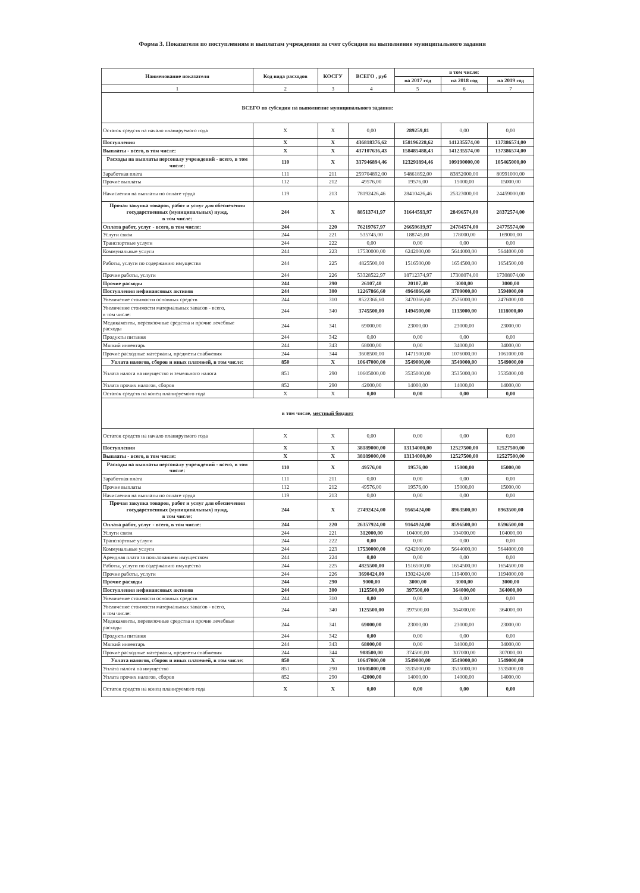Форма 3. Показатели по поступлениям и выплатам учреждения за счет субсидии на выполнение муниципального задания
| Наименование показателя | Код вида расходов | КОСГУ | ВСЕГО , руб | в том числе: | | |
| --- | --- | --- | --- | --- | --- | --- |
| | | | | на 2017 год | на 2018 год | на 2019 год |
| 1 | 2 | 3 | 4 | 5 | 6 | 7 |
| ВСЕГО по субсидии на выполнение муниципального задания: | | | | | | |
| Остаток средств на начало планируемого года | X | X | 0,00 | 289259,81 | 0,00 | 0,00 |
| Поступления | X | X | 436818376,62 | 158196228,62 | 141235574,00 | 137386574,00 |
| Выплаты - всего, в том числе: | X | X | 437107636,43 | 158485488,43 | 141235574,00 | 137386574,00 |
| Расходы на выплаты персоналу учреждений - всего, в том числе: | 110 | X | 337946894,46 | 123291894,46 | 109190000,00 | 105465000,00 |
| Заработная плата | 111 | 211 | 259704892,00 | 94861892,00 | 83852000,00 | 80991000,00 |
| Прочие выплаты | 112 | 212 | 49576,00 | 19576,00 | 15000,00 | 15000,00 |
| Начисления на выплаты по оплате труда | 119 | 213 | 78192426,46 | 28410426,46 | 25323000,00 | 24459000,00 |
| Прочая закупка товаров, работ и услуг для обеспечения государственных (муниципальных) нужд, в том числе: | 244 | X | 88513741,97 | 31644593,97 | 28496574,00 | 28372574,00 |
| Оплата работ, услуг - всего, в том числе: | 244 | 220 | 76219767,97 | 26659619,97 | 24784574,00 | 24775574,00 |
| Услуги связи | 244 | 221 | 535745,00 | 188745,00 | 178000,00 | 169000,00 |
| Транспортные услуги | 244 | 222 | 0,00 | 0,00 | 0,00 | 0,00 |
| Коммунальные услуги | 244 | 223 | 17530000,00 | 6242000,00 | 5644000,00 | 5644000,00 |
| Работы, услуги по содержанию имущества | 244 | 225 | 4825500,00 | 1516500,00 | 1654500,00 | 1654500,00 |
| Прочие работы, услуги | 244 | 226 | 53328522,97 | 18712374,97 | 17308074,00 | 17308074,00 |
| Прочие расходы | 244 | 290 | 26107,40 | 20107,40 | 3000,00 | 3000,00 |
| Поступления нефинансовых активов | 244 | 300 | 12267866,60 | 4964866,60 | 3709000,00 | 3594000,00 |
| Увеличение стоимости основных средств | 244 | 310 | 8522366,60 | 3470366,60 | 2576000,00 | 2476000,00 |
| Увеличение стоимости материальных запасов - всего, в том числе: | 244 | 340 | 3745500,00 | 1494500,00 | 1133000,00 | 1118000,00 |
| Медикаменты, перевязочные средства и прочие лечебные расходы | 244 | 341 | 69000,00 | 23000,00 | 23000,00 | 23000,00 |
| Продукты питания | 244 | 342 | 0,00 | 0,00 | 0,00 | 0,00 |
| Мягкий инвентарь | 244 | 343 | 68000,00 | 0,00 | 34000,00 | 34000,00 |
| Прочие расходные материалы, предметы снабжения | 244 | 344 | 3608500,00 | 1471500,00 | 1076000,00 | 1061000,00 |
| Уплата налогов, сборов и иных платежей, в том числе: | 850 | X | 10647000,00 | 3549000,00 | 3549000,00 | 3549000,00 |
| Уплата налога на имущество и земельного налога | 851 | 290 | 10605000,00 | 3535000,00 | 3535000,00 | 3535000,00 |
| Уплата прочих налогов, сборов | 852 | 290 | 42000,00 | 14000,00 | 14000,00 | 14000,00 |
| Остаток средств на конец планируемого года | X | X | 0,00 | 0,00 | 0,00 | 0,00 |
| в том числе, местный бюджет | | | | | | |
| Остаток средств на начало планируемого года | X | X | 0,00 | 0,00 | 0,00 | 0,00 |
| Поступления | X | X | 38189000,00 | 13134000,00 | 12527500,00 | 12527500,00 |
| Выплаты - всего, в том числе: | X | X | 38189000,00 | 13134000,00 | 12527500,00 | 12527500,00 |
| Расходы на выплаты персоналу учреждений - всего, в том числе: | 110 | X | 49576,00 | 19576,00 | 15000,00 | 15000,00 |
| Заработная плата | 111 | 211 | 0,00 | 0,00 | 0,00 | 0,00 |
| Прочие выплаты | 112 | 212 | 49576,00 | 19576,00 | 15000,00 | 15000,00 |
| Начисления на выплаты по оплате труда | 119 | 213 | 0,00 | 0,00 | 0,00 | 0,00 |
| Прочая закупка товаров, работ и услуг для обеспечения государственных (муниципальных) нужд, в том числе: | 244 | X | 27492424,00 | 9565424,00 | 8963500,00 | 8963500,00 |
| Оплата работ, услуг - всего, в том числе: | 244 | 220 | 26357924,00 | 9164924,00 | 8596500,00 | 8596500,00 |
| Услуги связи | 244 | 221 | 312000,00 | 104000,00 | 104000,00 | 104000,00 |
| Транспортные услуги | 244 | 222 | 0,00 | 0,00 | 0,00 | 0,00 |
| Коммунальные услуги | 244 | 223 | 17530000,00 | 6242000,00 | 5644000,00 | 5644000,00 |
| Арендная плата за пользованием имуществом | 244 | 224 | 0,00 | 0,00 | 0,00 | 0,00 |
| Работы, услуги по содержанию имущества | 244 | 225 | 4825500,00 | 1516500,00 | 1654500,00 | 1654500,00 |
| Прочие работы, услуги | 244 | 226 | 3690424,00 | 1302424,00 | 1194000,00 | 1194000,00 |
| Прочие расходы | 244 | 290 | 9000,00 | 3000,00 | 3000,00 | 3000,00 |
| Поступления нефинансовых активов | 244 | 300 | 1125500,00 | 397500,00 | 364000,00 | 364000,00 |
| Увеличение стоимости основных средств | 244 | 310 | 0,00 | 0,00 | 0,00 | 0,00 |
| Увеличение стоимости материальных запасов - всего, в том числе: | 244 | 340 | 1125500,00 | 397500,00 | 364000,00 | 364000,00 |
| Медикаменты, перевязочные средства и прочие лечебные расходы | 244 | 341 | 69000,00 | 23000,00 | 23000,00 | 23000,00 |
| Продукты питания | 244 | 342 | 0,00 | 0,00 | 0,00 | 0,00 |
| Мягкий инвентарь | 244 | 343 | 68000,00 | 0,00 | 34000,00 | 34000,00 |
| Прочие расходные материалы, предметы снабжения | 244 | 344 | 988500,00 | 374500,00 | 307000,00 | 307000,00 |
| Уплата налогов, сборов и иных платежей, в том числе: | 850 | X | 10647000,00 | 3549000,00 | 3549000,00 | 3549000,00 |
| Уплата налога на имущество | 851 | 290 | 10605000,00 | 3535000,00 | 3535000,00 | 3535000,00 |
| Уплата прочих налогов, сборов | 852 | 290 | 42000,00 | 14000,00 | 14000,00 | 14000,00 |
| Остаток средств на конец планируемого года | X | X | 0,00 | 0,00 | 0,00 | 0,00 |